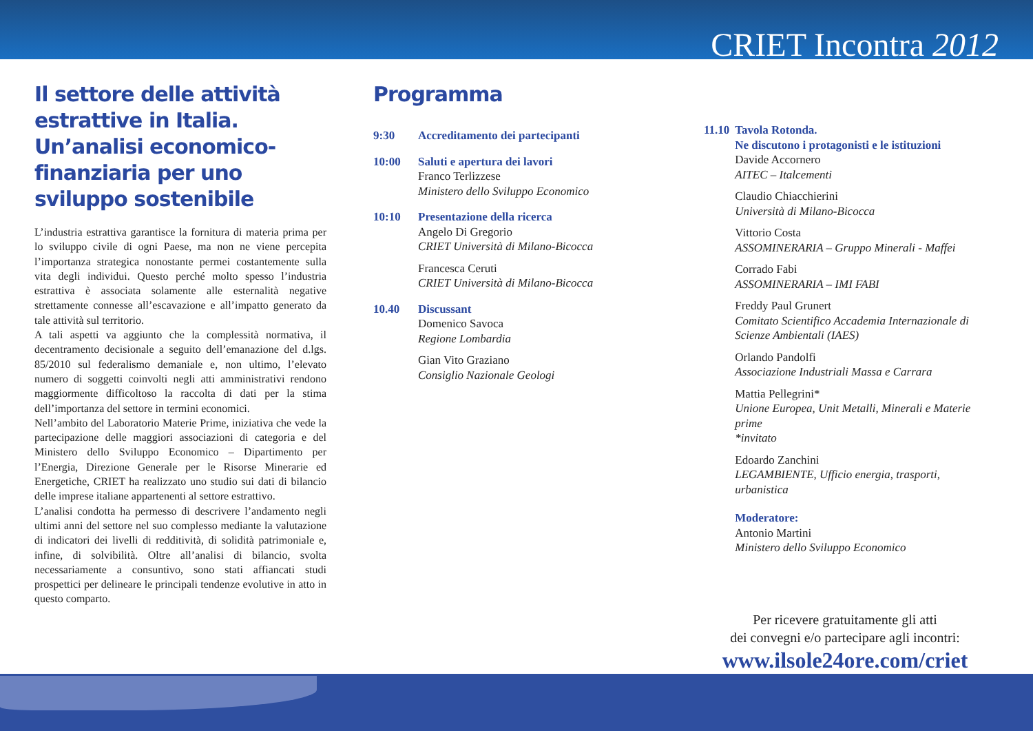CRIET Incontra 2012
Il settore delle attività estrattive in Italia. Un’analisi economico-finanziaria per uno sviluppo sostenibile
L’industria estrattiva garantisce la fornitura di materia prima per lo sviluppo civile di ogni Paese, ma non ne viene percepita l’importanza strategica nonostante permei costantemente sulla vita degli individui. Questo perché molto spesso l’industria estrattiva è associata solamente alle esternalità negative strettamente connesse all’escavazione e all’impatto generato da tale attività sul territorio.
A tali aspetti va aggiunto che la complessità normativa, il decentramento decisionale a seguito dell’emanazione del d.lgs. 85/2010 sul federalismo demaniale e, non ultimo, l’elevato numero di soggetti coinvolti negli atti amministrativi rendono maggiormente difficoltoso la raccolta di dati per la stima dell’importanza del settore in termini economici.
Nell’ambito del Laboratorio Materie Prime, iniziativa che vede la partecipazione delle maggiori associazioni di categoria e del Ministero dello Sviluppo Economico – Dipartimento per l’Energia, Direzione Generale per le Risorse Minerarie ed Energetiche, CRIET ha realizzato uno studio sui dati di bilancio delle imprese italiane appartenenti al settore estrattivo.
L’analisi condotta ha permesso di descrivere l’andamento negli ultimi anni del settore nel suo complesso mediante la valutazione di indicatori dei livelli di redditività, di solidità patrimoniale e, infine, di solvibilità. Oltre all’analisi di bilancio, svolta necessariamente a consuntivo, sono stati affiancati studi prospettici per delineare le principali tendenze evolutive in atto in questo comparto.
Programma
9:30 Accreditamento dei partecipanti
10:00 Saluti e apertura dei lavori
Franco Terlizzese
Ministero dello Sviluppo Economico
10:10 Presentazione della ricerca
Angelo Di Gregorio
CRIET Università di Milano-Bicocca
Francesca Ceruti
CRIET Università di Milano-Bicocca
10.40 Discussant
Domenico Savoca
Regione Lombardia
Gian Vito Graziano
Consiglio Nazionale Geologi
11.10 Tavola Rotonda.
Ne discutono i protagonisti e le istituzioni
Davide Accornero
AITEC – Italcementi
Claudio Chiacchierini
Università di Milano-Bicocca
Vittorio Costa
ASSOMINERARIA – Gruppo Minerali - Maffei
Corrado Fabi
ASSOMINERARIA – IMI FABI
Freddy Paul Grunert
Comitato Scientifico Accademia Internazionale di Scienze Ambientali (IAES)
Orlando Pandolfi
Associazione Industriali Massa e Carrara
Mattia Pellegrini*
Unione Europea, Unit Metalli, Minerali e Materie prime
*invitato
Edoardo Zanchini
LEGAMBIENTE, Ufficio energia, trasporti, urbanistica
Moderatore:
Antonio Martini
Ministero dello Sviluppo Economico
Per ricevere gratuitamente gli atti
dei convegni e/o partecipare agli incontri:
www.ilsole24ore.com/criet